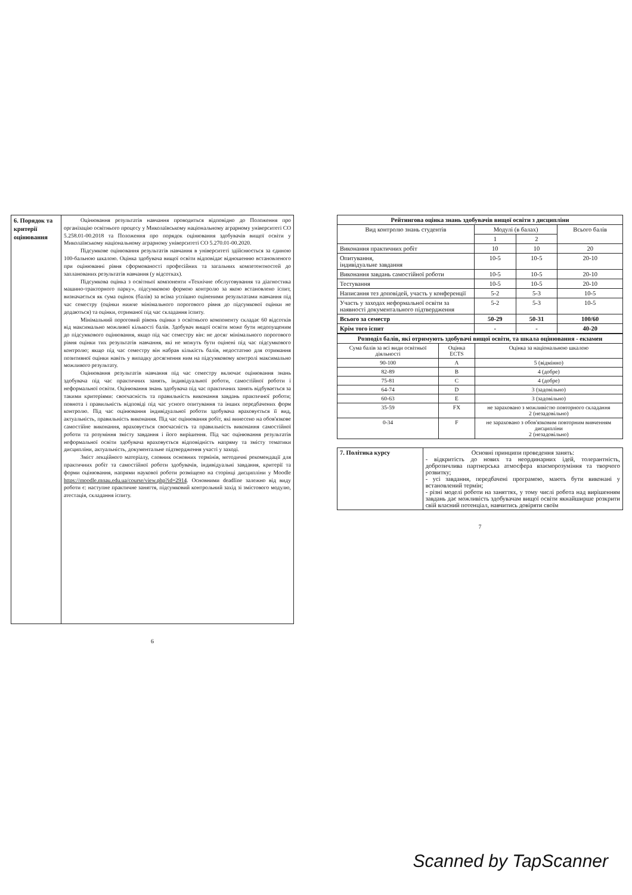| 6. Порядок та критерії оцінювання | Оцінювання результатів навчання проводиться відповідно до Положення про організацію освітнього процесу у Миколаївському національному аграрному університеті СО 5.258.01-00.2018 та Положення про порядок оцінювання здобувачів вищої освіти у Миколаївському національному аграрному університеті СО 5.270.01-00.2020. Підсумкове оцінювання результатів навчання в університеті здійснюється за єдиною 100-бальною шкалою. Оцінка здобувача вищої освіти відповідає відношенню встановленого при оцінюванні рівня сформованості професійних та загальних компетентностей до запланованих результатів навчання (у відсотках). Підсумкова оцінка з освітньої компоненти «Технічне обслуговування та діагностика машино-тракторного парку», підсумковою формою контролю за якою встановлено іспит, визначається як сума оцінок (балів) за всіма успішно оціненими результатами навчання під час семестру (оцінки нижче мінімального порогового рівня до підсумкової оцінки не додаються) та оцінки, отриманої під час складання іспиту. Мінімальний пороговий рівень оцінки з освітнього компоненту складає 60 відсотків від максимально можливої кількості балів. Здобувач вищої освіти може бути недопущеним до підсумкового оцінювання, якщо під час семестру він: не досяг мінімального порогового рівня оцінки тих результатів навчання, які не можуть бути оцінені під час підсумкового контролю; якщо під час семестру він набрав кількість балів, недостатню для отримання позитивної оцінки навіть у випадку досягнення ним на підсумковому контролі максимально можливого результату. Оцінювання результатів навчання під час семестру включає оцінювання знань здобувача під час практичних занять, індивідуальної роботи, самостійної роботи і неформальної освіти. Оцінювання знань здобувача під час практичних занять відбувається за такими критеріями: своєчасність та правильність виконання завдань практичної роботи; повнота і правильність відповіді під час усного опитування та інших передбачених форм контролю. Під час оцінювання індивідуальної роботи здобувача враховується її вид, актуальність, правильність виконання. Під час оцінювання робіт, які винесено на обов'язкове самостійне виконання, враховується своєчасність та правильність виконання самостійної роботи та розуміння змісту завдання і його вирішення. Під час оцінювання результатів неформальної освіти здобувача враховується відповідність напряму та змісту тематики дисципліни, актуальність, документальне підтвердження участі у заході. Зміст лекційного матеріалу, словник основних термінів, методичні рекомендації для практичних робіт та самостійної роботи здобувачів, індивідуальні завдання, критерії та форми оцінювання, напрями наукової роботи розміщено на сторінці дисципліни у Moodle https://moodle.mnau.edu.ua/course/view.php?id=2914 . Основними deadline залежно від виду роботи є: наступне практичне заняття, підсумковий контрольний захід зі змістового модулю, атестація, складання іспиту. |
6
| Рейтингова оцінка знань здобувачів вищої освіти з дисципліни | | | |
| --- | --- | --- | --- |
| Вид контролю знань студентів | Модулі (в балах) | | Всього балів |
| | 1 | 2 | |
| Виконання практичних робіт | 10 | 10 | 20 |
| Опитування, індивідуальне завдання | 10-5 | 10-5 | 20-10 |
| Виконання завдань самостійної роботи | 10-5 | 10-5 | 20-10 |
| Тестування | 10-5 | 10-5 | 20-10 |
| Написання тез доповідей, участь у конференції | 5-2 | 5-3 | 10-5 |
| Участь у заходах неформальної освіти за наявності документального підтвердження | 5-2 | 5-3 | 10-5 |
| Всього за семестр | 50-29 | 50-31 | 100/60 |
| Крім того іспит | - | - | 40-20 |
| Розподіл балів, які отримують здобувачі вищої освіти, та шкала оцінювання - екзамен | | |
| --- | --- | --- |
| Сума балів за всі види освітньої діяльності | Оцінка ECTS | Оцінка за національною шкалою |
| 90-100 | A | 5 (відмінно) |
| 82-89 | B | 4 (добре) |
| 75-81 | C | 4 (добре) |
| 64-74 | D | 3 (задовільно) |
| 60-63 | E | 3 (задовільно) |
| 35-59 | FX | не зараховано з можливістю повторного складання 2 (незадовільно) |
| 0-34 | F | не зараховано з обов'язковим повторним вивченням дисципліни 2 (незадовільно) |
| 7. Політика курсу | Основні принципи проведення занять: - відкритість до нових та неординарних ідей, толерантність, доброзичлива партнерська атмосфера взаєморозуміння та творчого розвитку; - усі завдання, передбачені програмою, мають бути виконані у встановлений термін; - різні моделі роботи на заняттях, у тому числі робота над вирішенням завдань дає можливість здобувачам вищої освіти якнайширше розкрити свій власний потенціал, навчитись довіряти своїм |
7
Scanned by TapScanner